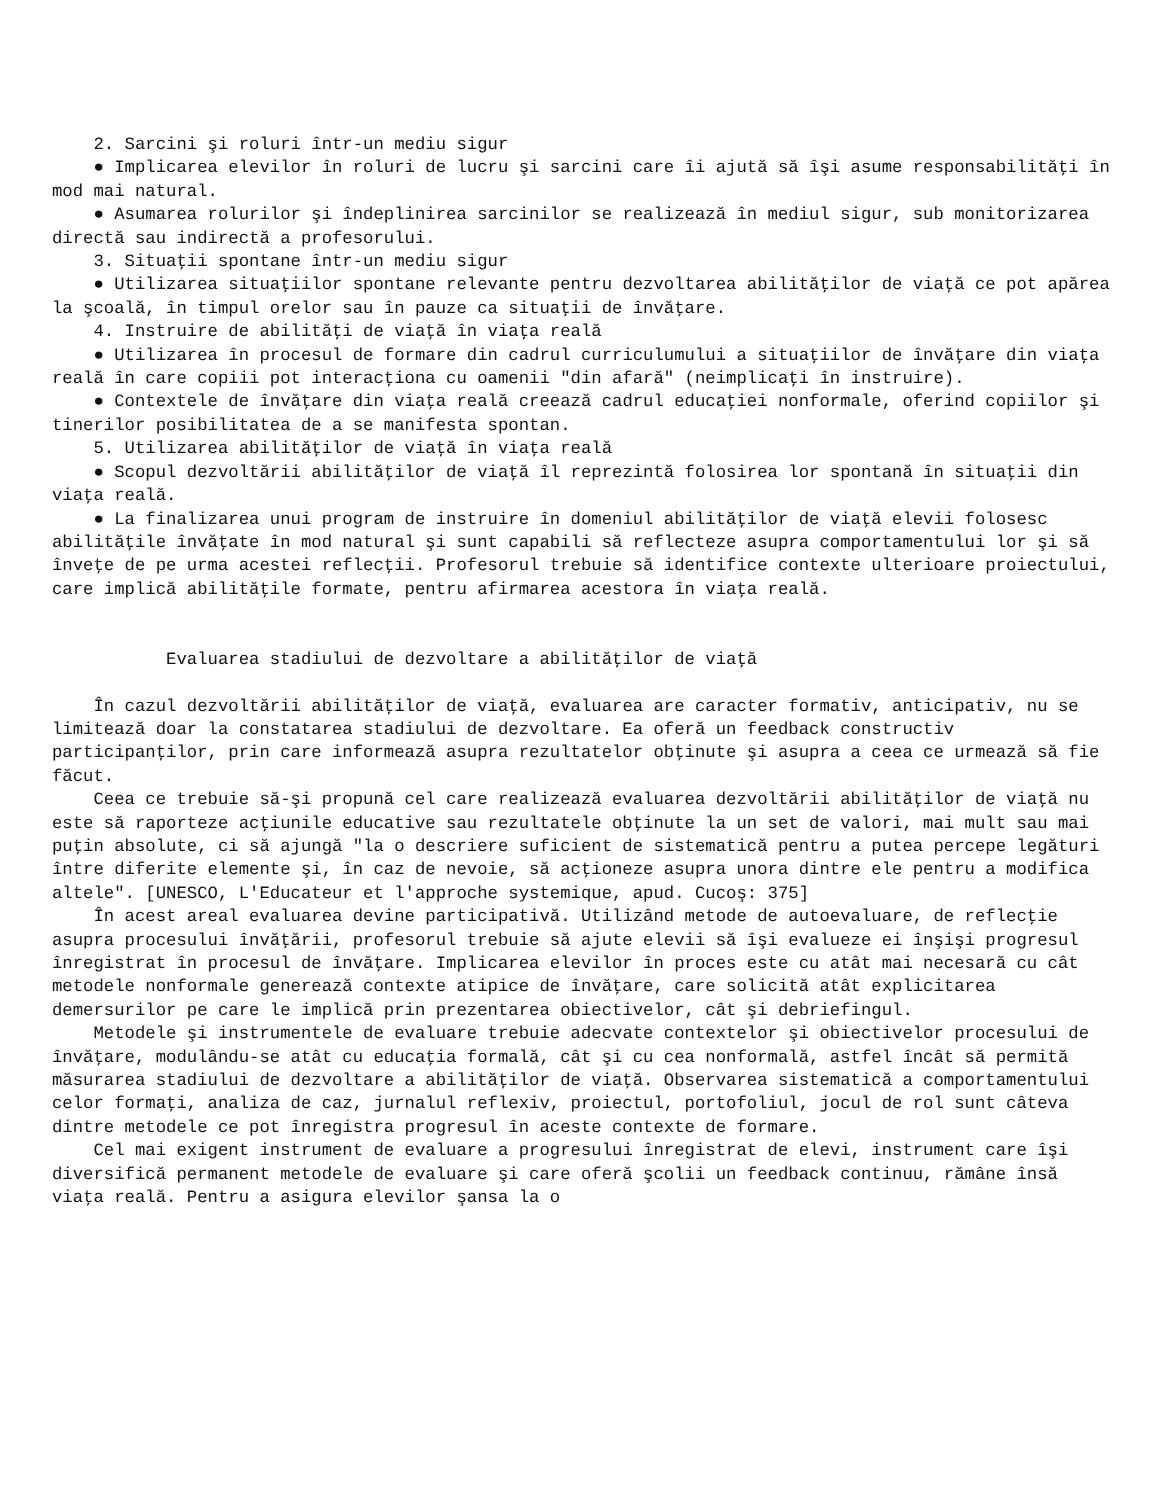2. Sarcini şi roluri într-un mediu sigur
● Implicarea elevilor în roluri de lucru şi sarcini care îi ajută să îşi asume responsabilităţi în mod mai natural.
● Asumarea rolurilor şi îndeplinirea sarcinilor se realizează în mediul sigur, sub monitorizarea directă sau indirectă a profesorului.
3. Situaţii spontane într-un mediu sigur
● Utilizarea situaţiilor spontane relevante pentru dezvoltarea abilităţilor de viaţă ce pot apărea la şcoală, în timpul orelor sau în pauze ca situaţii de învăţare.
4. Instruire de abilităţi de viaţă în viaţa reală
● Utilizarea în procesul de formare din cadrul curriculumului a situaţiilor de învăţare din viaţa reală în care copiii pot interacţiona cu oamenii "din afară" (neimplicaţi în instruire).
● Contextele de învăţare din viaţa reală creează cadrul educaţiei nonformale, oferind copiilor şi tinerilor posibilitatea de a se manifesta spontan.
5. Utilizarea abilităţilor de viaţă în viaţa reală
● Scopul dezvoltării abilităţilor de viaţă îl reprezintă folosirea lor spontană în situaţii din viaţa reală.
● La finalizarea unui program de instruire în domeniul abilităţilor de viaţă elevii folosesc abilităţile învăţate în mod natural şi sunt capabili să reflecteze asupra comportamentului lor şi să înveţe de pe urma acestei reflecţii. Profesorul trebuie să identifice contexte ulterioare proiectului, care implică abilităţile formate, pentru afirmarea acestora în viaţa reală.
Evaluarea stadiului de dezvoltare a abilităţilor de viaţă
În cazul dezvoltării abilităţilor de viaţă, evaluarea are caracter formativ, anticipativ, nu se limitează doar la constatarea stadiului de dezvoltare. Ea oferă un feedback constructiv participanţilor, prin care informează asupra rezultatelor obţinute şi asupra a ceea ce urmează să fie făcut.
Ceea ce trebuie să-şi propună cel care realizează evaluarea dezvoltării abilităţilor de viaţă nu este să raporteze acţiunile educative sau rezultatele obţinute la un set de valori, mai mult sau mai puţin absolute, ci să ajungă "la o descriere suficient de sistematică pentru a putea percepe legături între diferite elemente şi, în caz de nevoie, să acţioneze asupra unora dintre ele pentru a modifica altele". [UNESCO, L'Educateur et l'approche systemique, apud. Cucoş: 375]
În acest areal evaluarea devine participativă. Utilizând metode de autoevaluare, de reflecţie asupra procesului învăţării, profesorul trebuie să ajute elevii să îşi evalueze ei înşişi progresul înregistrat în procesul de învăţare. Implicarea elevilor în proces este cu atât mai necesară cu cât metodele nonformale generează contexte atipice de învăţare, care solicită atât explicitarea demersurilor pe care le implică prin prezentarea obiectivelor, cât şi debriefingul.
Metodele şi instrumentele de evaluare trebuie adecvate contextelor şi obiectivelor procesului de învăţare, modulându-se atât cu educaţia formală, cât şi cu cea nonformală, astfel încât să permită măsurarea stadiului de dezvoltare a abilităţilor de viaţă. Observarea sistematică a comportamentului celor formaţi, analiza de caz, jurnalul reflexiv, proiectul, portofoliul, jocul de rol sunt câteva dintre metodele ce pot înregistra progresul în aceste contexte de formare.
Cel mai exigent instrument de evaluare a progresului înregistrat de elevi, instrument care îşi diversifică permanent metodele de evaluare şi care oferă şcolii un feedback continuu, rămâne însă viaţa reală. Pentru a asigura elevilor şansa la o